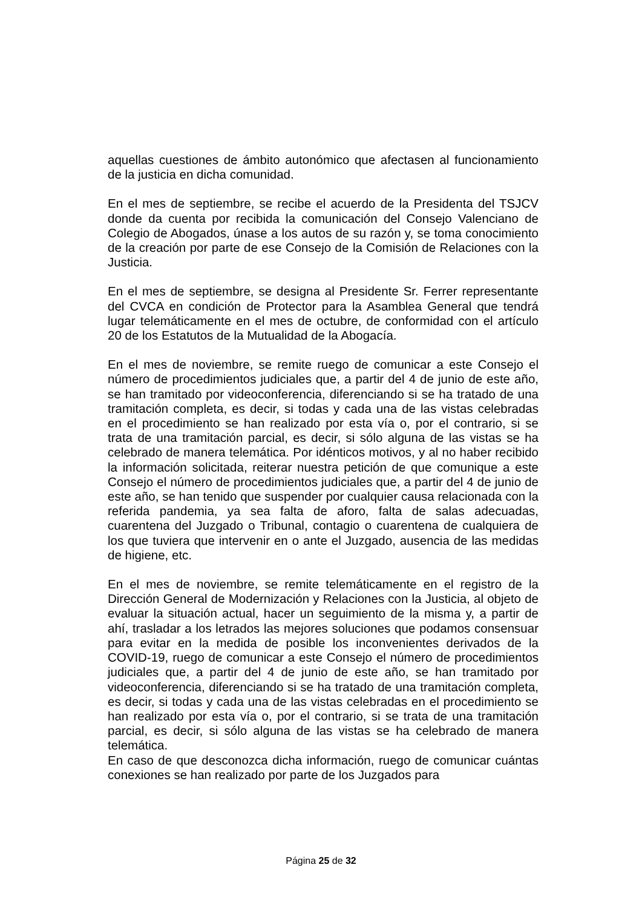aquellas cuestiones de ámbito autonómico que afectasen al funcionamiento de la justicia en dicha comunidad.
En el mes de septiembre, se recibe el acuerdo de la Presidenta del TSJCV donde da cuenta por recibida la comunicación del Consejo Valenciano de Colegio de Abogados, únase a los autos de su razón y, se toma conocimiento de la creación por parte de ese Consejo de la Comisión de Relaciones con la Justicia.
En el mes de septiembre, se designa al Presidente Sr. Ferrer representante del CVCA en condición de Protector para la Asamblea General que tendrá lugar telemáticamente en el mes de octubre, de conformidad con el artículo 20 de los Estatutos de la Mutualidad de la Abogacía.
En el mes de noviembre, se remite ruego de comunicar a este Consejo el número de procedimientos judiciales que, a partir del 4 de junio de este año, se han tramitado por videoconferencia, diferenciando si se ha tratado de una tramitación completa, es decir, si todas y cada una de las vistas celebradas en el procedimiento se han realizado por esta vía o, por el contrario, si se trata de una tramitación parcial, es decir, si sólo alguna de las vistas se ha celebrado de manera telemática. Por idénticos motivos, y al no haber recibido la información solicitada, reiterar nuestra petición de que comunique a este Consejo el número de procedimientos judiciales que, a partir del 4 de junio de este año, se han tenido que suspender por cualquier causa relacionada con la referida pandemia, ya sea falta de aforo, falta de salas adecuadas, cuarentena del Juzgado o Tribunal, contagio o cuarentena de cualquiera de los que tuviera que intervenir en o ante el Juzgado, ausencia de las medidas de higiene, etc.
En el mes de noviembre, se remite telemáticamente en el registro de la Dirección General de Modernización y Relaciones con la Justicia, al objeto de evaluar la situación actual, hacer un seguimiento de la misma y, a partir de ahí, trasladar a los letrados las mejores soluciones que podamos consensuar para evitar en la medida de posible los inconvenientes derivados de la COVID-19, ruego de comunicar a este Consejo el número de procedimientos judiciales que, a partir del 4 de junio de este año, se han tramitado por videoconferencia, diferenciando si se ha tratado de una tramitación completa, es decir, si todas y cada una de las vistas celebradas en el procedimiento se han realizado por esta vía o, por el contrario, si se trata de una tramitación parcial, es decir, si sólo alguna de las vistas se ha celebrado de manera telemática.
En caso de que desconozca dicha información, ruego de comunicar cuántas conexiones se han realizado por parte de los Juzgados para
Página 25 de 32